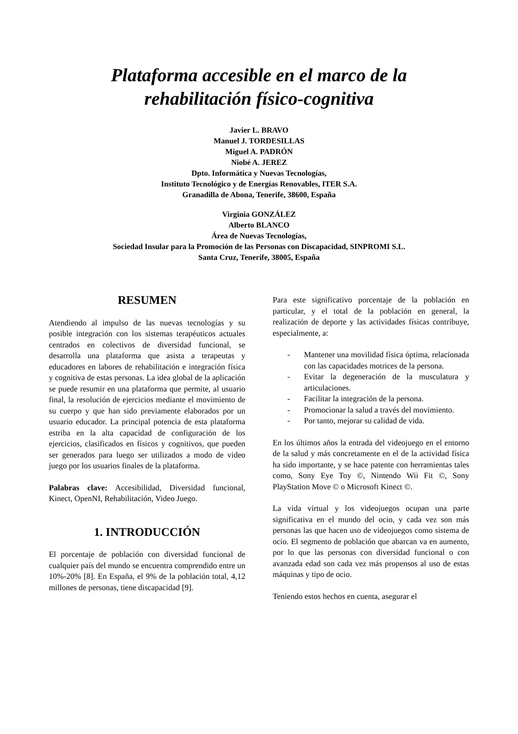Plataforma accesible en el marco de la
rehabilitación físico-cognitiva
Javier L. BRAVO
Manuel J. TORDESILLAS
Miguel A. PADRÓN
Niobé A. JEREZ
Dpto. Informática y Nuevas Tecnologías,
Instituto Tecnológico y de Energías Renovables, ITER S.A.
Granadilla de Abona, Tenerife, 38600, España
Virginia GONZÁLEZ
Alberto BLANCO
Área de Nuevas Tecnologías,
Sociedad Insular para la Promoción de las Personas con Discapacidad, SINPROMI S.L.
Santa Cruz, Tenerife, 38005, España
RESUMEN
Atendiendo al impulso de las nuevas tecnologías y su posible integración con los sistemas terapéuticos actuales centrados en colectivos de diversidad funcional, se desarrolla una plataforma que asista a terapeutas y educadores en labores de rehabilitación e integración física y cognitiva de estas personas. La idea global de la aplicación se puede resumir en una plataforma que permite, al usuario final, la resolución de ejercicios mediante el movimiento de su cuerpo y que han sido previamente elaborados por un usuario educador. La principal potencia de esta plataforma estriba en la alta capacidad de configuración de los ejercicios, clasificados en físicos y cognitivos, que pueden ser generados para luego ser utilizados a modo de video juego por los usuarios finales de la plataforma.
Palabras clave: Accesibilidad, Diversidad funcional, Kinect, OpenNI, Rehabilitación, Video Juego.
1. INTRODUCCIÓN
El porcentaje de población con diversidad funcional de cualquier país del mundo se encuentra comprendido entre un 10%-20% [8]. En España, el 9% de la población total, 4,12 millones de personas, tiene discapacidad [9].
Para este significativo porcentaje de la población en particular, y el total de la población en general, la realización de deporte y las actividades físicas contribuye, especialmente, a:
- Mantener una movilidad física óptima, relacionada con las capacidades motrices de la persona.
- Evitar la degeneración de la musculatura y articulaciones.
- Facilitar la integración de la persona.
- Promocionar la salud a través del movimiento.
- Por tanto, mejorar su calidad de vida.
En los últimos años la entrada del videojuego en el entorno de la salud y más concretamente en el de la actividad física ha sido importante, y se hace patente con herramientas tales como, Sony Eye Toy ©, Nintendo Wii Fit ©, Sony PlayStation Move © o Microsoft Kinect ©.
La vida virtual y los videojuegos ocupan una parte significativa en el mundo del ocio, y cada vez son más personas las que hacen uso de videojuegos como sistema de ocio. El segmento de población que abarcan va en aumento, por lo que las personas con diversidad funcional o con avanzada edad son cada vez más propensos al uso de estas máquinas y tipo de ocio.
Teniendo estos hechos en cuenta, asegurar el